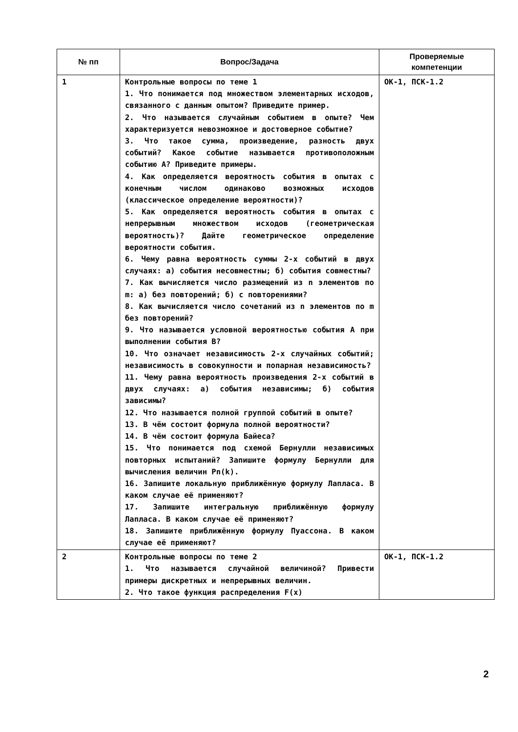| № пп | Вопрос/Задача | Проверяемые компетенции |
| --- | --- | --- |
| 1 | Контрольные вопросы по теме 1 1. Что понимается под множеством элементарных исходов, связанного с данным опытом? Приведите пример. 2. Что называется случайным событием в опыте? Чем характеризуется невозможное и достоверное событие? 3. Что такое сумма, произведение, разность двух событий? Какое событие называется противоположным событию А? Приведите примеры. 4. Как определяется вероятность события в опытах с конечным числом одинаково возможных исходов (классическое определение вероятности)? 5. Как определяется вероятность события в опытах с непрерывным множеством исходов (геометрическая вероятность)? Дайте геометрическое определение вероятности события. 6. Чему равна вероятность суммы 2-х событий в двух случаях: а) события несовместны; б) события совместны? 7. Как вычисляется число размещений из n элементов по m: а) без повторений; б) с повторениями? 8. Как вычисляется число сочетаний из n элементов по m без повторений? 9. Что называется условной вероятностью события А при выполнении события В? 10. Что означает независимость 2-х случайных событий; независимость в совокупности и попарная независимость? 11. Чему равна вероятность произведения 2-х событий в двух случаях: а) события независимы; б) события зависимы? 12. Что называется полной группой событий в опыте? 13. В чём состоит формула полной вероятности? 14. В чём состоит формула Байеса? 15. Что понимается под схемой Бернулли независимых повторных испытаний? Запишите формулу Бернулли для вычисления величин Pn(k). 16. Запишите локальную приближённую формулу Лапласа. В каком случае её применяют? 17. Запишите интегральную приближённую формулу Лапласа. В каком случае её применяют? 18. Запишите приближённую формулу Пуассона. В каком случае её применяют? | ОК-1, ПСК-1.2 |
| 2 | Контрольные вопросы по теме 2 1. Что называется случайной величиной? Привести примеры дискретных и непрерывных величин. 2. Что такое функция распределения F(x) | ОК-1, ПСК-1.2 |
2